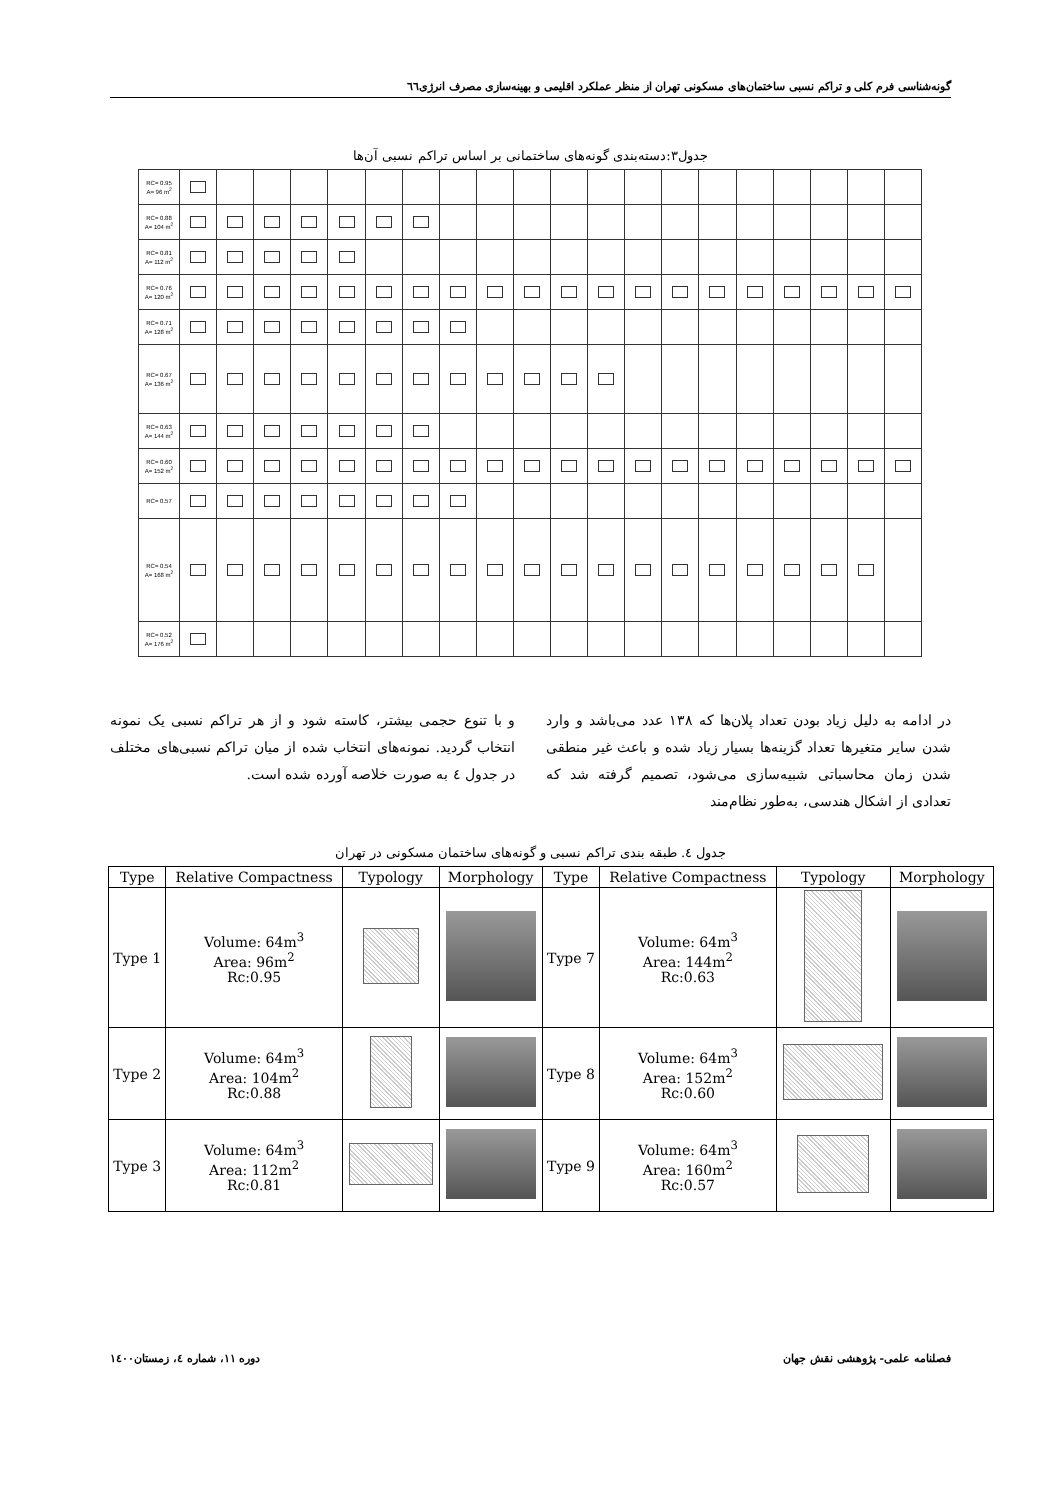گونه‌شناسی فرم کلی و تراکم نسبی ساختمان‌های مسکونی تهران از منظر عملکرد اقلیمی و بهینه‌سازی مصرف انرژی٦٦
جدول۳:دسته‌بندی گونه‌های ساختمانی بر اساس تراکم نسبی آن‌ها
| RC= 0.95 A= 96 m<sup>2</sup> | | | | | | | | | | | | | | | | | | | | |
| RC= 0.88 A= 104 m<sup>2</sup> | | | | | | | | | | | | | | | | | | | | |
| RC= 0.81 A= 112 m<sup>2</sup> | | | | | | | | | | | | | | | | | | | | |
| RC= 0.76 A= 120 m<sup>2</sup> | | | | | | | | | | | | | | | | | | | | |
| RC= 0.71 A= 128 m<sup>2</sup> | | | | | | | | | | | | | | | | | | | | |
| RC= 0.67 A= 136 m<sup>2</sup> | | | | | | | | | | | | | | | | | | | | |
| RC= 0.63 A= 144 m<sup>2</sup> | | | | | | | | | | | | | | | | | | | | |
| RC= 0.60 A= 152 m<sup>2</sup> | | | | | | | | | | | | | | | | | | | | |
| RC= 0.57 | | | | | | | | | | | | | | | | | | | | |
| RC= 0.54 A= 168 m<sup>2</sup> | | | | | | | | | | | | | | | | | | | | |
| RC= 0.52 A= 176 m<sup>2</sup> | | | | | | | | | | | | | | | | | | | | |
در ادامه به دلیل زیاد بودن تعداد پلان‌ها که ۱۳۸ عدد می‌باشد و وارد شدن سایر متغیرها تعداد گزینه‌ها بسیار زیاد شده و باعث غیر منطقی شدن زمان محاسباتی شبیه‌سازی می‌شود، تصمیم گرفته شد که تعدادی از اشکال هندسی، به‌طور نظام‌مند
و با تنوع حجمی بیشتر، کاسته شود و از هر تراکم نسبی یک نمونه انتخاب گردید. نمونه‌های انتخاب شده از میان تراکم نسبی‌های مختلف در جدول ٤ به صورت خلاصه آورده شده است.
جدول ٤. طبقه بندی تراکم نسبی و گونه‌های ساختمان مسکونی در تهران
| Type | Relative Compactness | Typology | Morphology | Type | Relative Compactness | Typology | Morphology |
| --- | --- | --- | --- | --- | --- | --- | --- |
| Type 1 | Volume: 64m<sup>3</sup> Area: 96m<sup>2</sup> Rc:0.95 | | | Type 7 | Volume: 64m<sup>3</sup> Area: 144m<sup>2</sup> Rc:0.63 | | |
| Type 2 | Volume: 64m<sup>3</sup> Area: 104m<sup>2</sup> Rc:0.88 | | | Type 8 | Volume: 64m<sup>3</sup> Area: 152m<sup>2</sup> Rc:0.60 | | |
| Type 3 | Volume: 64m<sup>3</sup> Area: 112m<sup>2</sup> Rc:0.81 | | | Type 9 | Volume: 64m<sup>3</sup> Area: 160m<sup>2</sup> Rc:0.57 | | |
فصلنامه علمی- پژوهشی نقش جهان دوره ۱۱، شماره ٤، زمستان۱٤۰۰